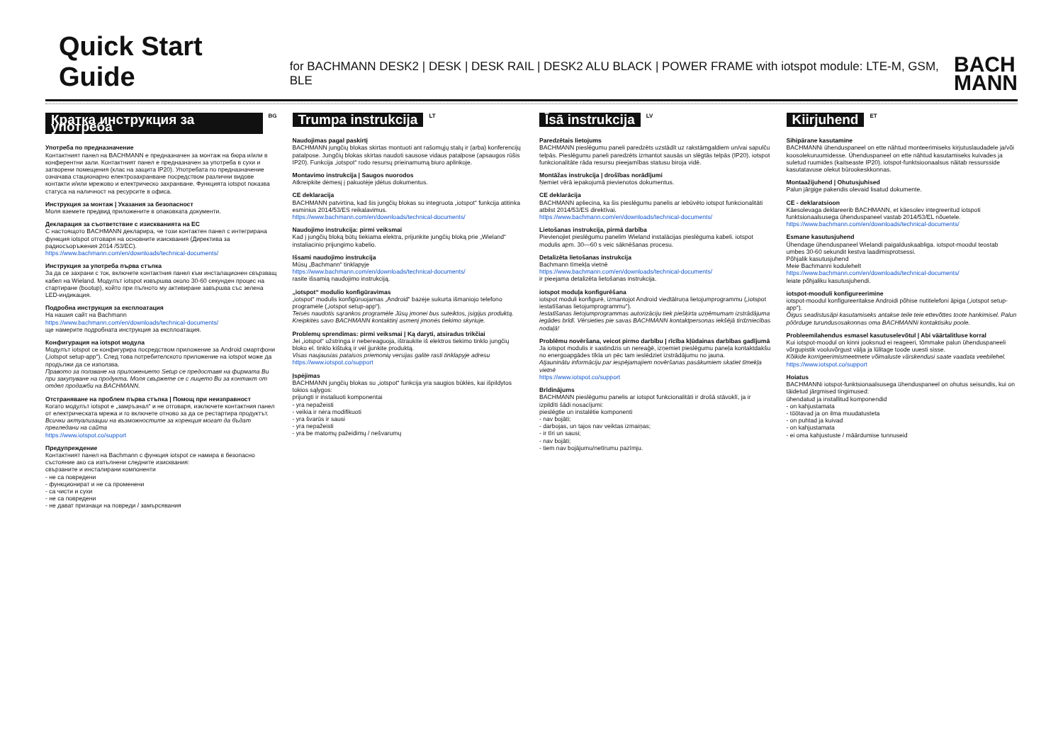Quick Start Guide
for BACHMANN DESK2 | DESK | DESK RAIL | DESK2 ALU BLACK | POWER FRAME with iotspot module: LTE-M, GSM, BLE
BACH
MANN
Кратка инструкция за употреба
<sup>BG</sup>
Употреба по предназначение
Контактният панел на BACHMANN е предназначен за монтаж на бюра и/или в конферентни зали. Контактният панел е предназначен за употреба в сухи и затворени помещения (клас на защита IP20). Употребата по предназначение означава стационарно електрозахранване посредством различни видове контакти и/или мрежово и електрическо захранване. Функцията iotspot показва статуса на наличност на ресурсите в офиса.
Инструкция за монтаж | Указания за безопасност
Моля вземете предвид приложените в опаковката документи.
Декларация за съответствие с изискванията на ЕС
С настоящото BACHMANN декларира, че този контактен панел с интегрирана функция iotspot отговаря на основните изисквания (Директива за радиосъоръжения 2014 /53/ЕС).
https://www.bachmann.com/en/downloads/technical-documents/
Инструкция за употреба първа стъпка
За да се захрани с ток, включете контактния панел към инсталационен свързващ кабел на Wieland. Модулът iotspot извършва около 30-60 секунден процес на стартиране (bootup), който при пълното му активиране завършва със зелена LED-индикация.
Подробна инструкция за експлоатация
На нашия сайт на Bachmann
https://www.bachmann.com/en/downloads/technical-documents/
ще намерите подробната инструкция за експлоатация.
Конфигурация на iotspot модула
Модулът iotspot се конфигурира посредством приложение за Android смартфони („iotspot setup-app“). След това потребителското приложение на iotspot може да продължи да се използва.
Правото за ползване на приложението Setup се предоставя на фирмата Ви при закупуване на продукта. Моля свържете се с лицето Ви за контакт от отдел продажби на BACHMANN.
Отстраняване на проблем първа стъпка | Помощ при неизправност
Когато модулът iotspot е „замръзнал“ и не отговаря, изключете контактния панел от електрическата мрежа и го включете отново за да се рестартира продуктът.
Всички актуализации на възможностите за корекция могат да бъдат прегледани на сайта
https://www.iotspot.co/support
Предупреждение
Контактният панел на Bachmann с функция iotspot се намира в безопасно състояние ако са изпълнени следните изисквания:
свързаните и инсталирани компоненти
- не са повредени
- функционират и не са променени
- са чисти и сухи
- не са повредени
- не дават признаци на повреди / замърсявания
Trumpa instrukcija
<sup>LT</sup>
Naudojimas pagal paskirtį
BACHMANN jungčių blokas skirtas montuoti ant rašomųjų stalų ir (arba) konferencijų patalpose. Jungčių blokas skirtas naudoti sausose vidaus patalpose (apsaugos rūšis IP20). Funkcija „iotspot“ rodo resursų prieinamumą biuro aplinkoje.
Montavimo instrukcija | Saugos nuorodos
Atkreipkite dėmesį į pakuotėje įdėtus dokumentus.
CE deklaracija
BACHMANN patvirtina, kad šis jungčių blokas su integruota „iotspot“ funkcija atitinka esminius 2014/53/ES reikalavimus.
https://www.bachmann.com/en/downloads/technical-documents/
Naudojimo instrukcija: pirmi veiksmai
Kad į jungčių bloką būtų tiekiama elektra, prijunkite jungčių bloką prie „Wieland“ instaliacinio prijungimo kabelio.
Išsami naudojimo instrukcija
Mūsų „Bachmann“ tinklapyje
https://www.bachmann.com/en/downloads/technical-documents/
rasite išsamią naudojimo instrukciją.
„iotspot“ modulio konfigūravimas
„iotspot“ modulis konfigūruojamas „Android“ bazėje sukurta išmaniojo telefono programėle („iotspot setup-app“).
Teisės naudotis sąrankos programėle Jūsų įmonei bus suteiktos, įsigijus produktą. Kreipkitės savo BACHMANN kontaktinį asmenį įmonės tiekimo skyriuje.
Problemų sprendimas: pirmi veiksmai | Ką daryti, atsiradus trikčiai
Jei „iotspot“ užstringa ir nebereaguoja, ištraukite iš elektros tiekimo tinklo jungčių bloko el. tinklo kištuką ir vėl įjunkite produktą.
Visas naujausias pataisos priemonių versijas galite rasti tinklapyje adresu
https://www.iotspot.co/support
Įspėjimas
BACHMANN jungčių blokas su „iotspot“ funkcija yra saugios būklės, kai išpildytos tokios sąlygos:
prijungti ir instaliuoti komponentai
- yra nepažeisti
- veikia ir nėra modifikuoti
- yra švarūs ir sausi
- yra nepažeisti
- yra be matomų pažeidimų / nešvarumų
Īsā instrukcija
<sup>LV</sup>
Paredzētais lietojums
BACHMANN pieslēgumu paneli paredzēts uzstādīt uz rakstāmgaldiem un/vai sapulču telpās. Pieslēgumu paneli paredzēts izmantot sausās un slēgtās telpās (IP20). iotspot funkcionalitāte rāda resursu pieejamības statusu biroja vidē.
Montāžas instrukcija | drošības norādījumi
Ņemiet vērā iepakojumā pievienotos dokumentus.
CE deklarācija
BACHMANN apliecina, ka šis pieslēgumu panelis ar iebūvēto iotspot funkcionalitāti atbilst 2014/53/ES direktīvai.
https://www.bachmann.com/en/downloads/technical-documents/
Lietošanas instrukcija, pirmā darbība
Pievienojiet pieslēgumu panelim Wieland instalācijas pieslēguma kabeli. iotspot modulis apm. 30—60 s veic sāknēšanas procesu.
Detalizēta lietošanas instrukcija
Bachmann tīmekļa vietnē
https://www.bachmann.com/en/downloads/technical-documents/
ir pieejama detalizēta lietošanas instrukcija.
iotspot moduļa konfigurēšana
iotspot moduli konfigurē, izmantojot Android viedtālruņa lietojumprogrammu („iotspot iestatīšanas lietojumprogrammu“).
Iestatīšanas lietojumprogrammas autorizāciju tiek piešķirta uzņēmumam izstrādājuma iegādes brīdī. Vērsieties pie savas BACHMANN kontaktpersonas iekšējā tirdzniecības nodaļā!
Problēmu novēršana, veicot pirmo darbību | rīcība kļūdainas darbības gadījumā
Ja iotspot modulis ir sastindzis un nereaģē, izņemiet pieslēgumu paneļa kontaktdakšu no energoapgādes tīkla un pēc tam ieslēdziet izstrādājumu no jauna.
Atjauninātu informāciju par iespējamajiem novēršanas pasākumiem skatiet tīmekļa vietnē
https://www.iotspot.co/support
Brīdinājums
BACHMANN pieslēgumu panelis ar iotspot funkcionalitāti ir drošā stāvoklī, ja ir izpildīti šādi nosacījumi:
pieslēgtie un instalētie komponenti
- nav bojāti;
- darbojas, un tajos nav veiktas izmaiņas;
- ir tīri un sausi;
- nav bojāti;
- tiem nav bojājumu/netīrumu pazīmju.
Kiirjuhend
<sup>ET</sup>
Sihipärane kasutamine
BACHMANNi ühenduspaneel on ette nähtud monteerimiseks kirjutuslaudadele ja/või koosolekuruumidesse. Ühenduspaneel on ette nähtud kasutamiseks kuivades ja suletud ruumides (kaitseaste IP20). iotspot-funktsioonaalsus näitab ressursside kasutatavuse olekut bürookeskkonnas.
Montaažijuhend | Ohutusjuhised
Palun järgige pakendis olevaid lisatud dokumente.
CE - deklaratsioon
Käesolevaga deklareerib BACHMANN, et käesolev integreeritud iotspoti funktsionaalsusega ühenduspaneel vastab 2014/53/EL nõuetele.
https://www.bachmann.com/en/downloads/technical-documents/
Esmane kasutusjuhend
Ühendage ühenduspaneel Wielandi paigalduskaabliga. iotspot-moodul teostab umbes 30-60 sekundit kestva laadimisprotsessi.
Põhjalik kasutusjuhend
Meie Bachmanni kodulehelt
https://www.bachmann.com/en/downloads/technical-documents/
leiate põhjaliku kasutusjuhendi.
iotspot-mooduli konfigureerimine
iotspot-moodul konfigureeritakse Androidi põhise nutitelefoni äpiga („iotspot setup-app“).
Õigus seadistusäpi kasutamiseks antakse teile teie ettevõttes toote hankimisel. Palun pöörduge turundusosakonnas oma BACHMANNi kontaktisiku poole.
Probleemilahendus esmasel kasutuselevõtul | Abi väärtalitluse korral
Kui iotspot-moodul on kinni jooksnud ei reageeri, tõmmake palun ühenduspaneeli võrgupistik vooluvõrgust välja ja lülitage toode uuesti sisse.
Kõikide korrigeerimismeetmete võimaluste värskendusi saate vaadata veebilehel.
https://www.iotspot.co/support
Hoiatus
BACHMANNi iotspot-funktsionaalsusega ühenduspaneel on ohutus seisundis, kui on täidetud järgmised tingimused:
ühendatud ja installitud komponendid
- on kahjustamata
- töötavad ja on ilma muudatusteta
- on puhtad ja kuivad
- on kahjustamata
- ei oma kahjustuste / määrdumise tunnuseid